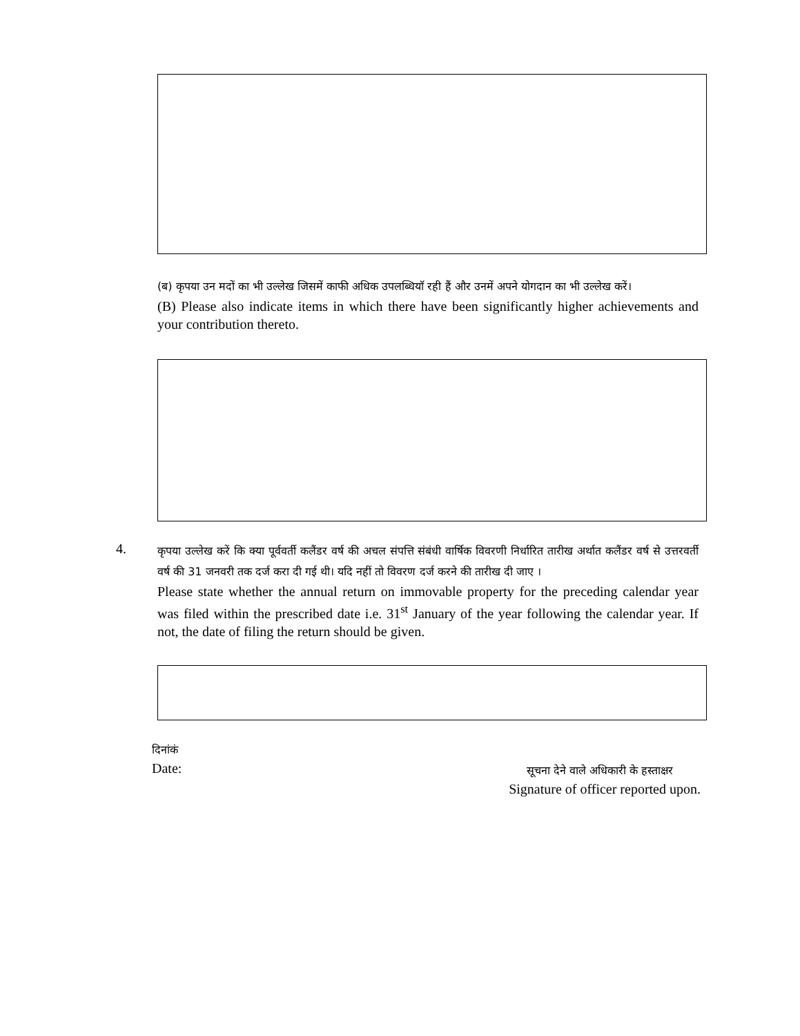(ब) कृपया उन मदों का भी उल्लेख जिसमें काफी अधिक उपलब्धियाॅ रही हैं और उनमें अपने योगदान का भी उल्लेख करें।
(B) Please also indicate items in which there have been significantly higher achievements and your contribution thereto.
4.
कृपया उल्लेख करें कि क्या पूर्ववर्ती कलैंडर वर्ष की अचल संपत्ति संबंधी वार्षिक विवरणी निर्धारित तारीख अर्थात कलैंडर वर्ष से उत्तरवर्ती वर्ष की 31 जनवरी तक दर्ज करा दी गई थी। यदि नहीं तो विवरण दर्ज करने की तारीख दी जाए ।
Please state whether the annual return on immovable property for the preceding calendar year was filed within the prescribed date i.e. 31<sup>st</sup> January of the year following the calendar year. If not, the date of filing the return should be given.
दिनांकं
Date:
सूचना देने वाले अधिकारी के हस्ताक्षर
Signature of officer reported upon.